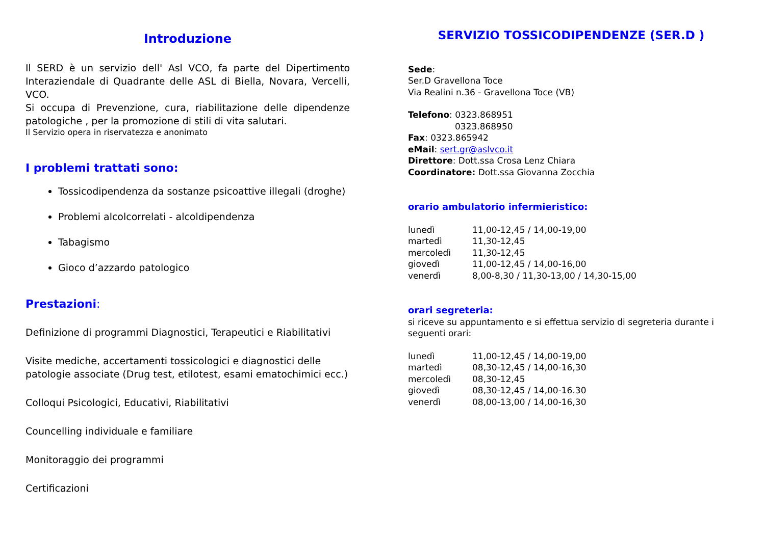Introduzione
Il SERD è un servizio dell' Asl VCO, fa parte del Dipertimento Interaziendale di Quadrante delle ASL di Biella, Novara, Vercelli, VCO.
Si occupa di Prevenzione, cura, riabilitazione delle dipendenze patologiche , per la promozione di stili di vita salutari.
Il Servizio opera in riservatezza e anonimato
I problemi trattati sono:
Tossicodipendenza da sostanze psicoattive illegali (droghe)
Problemi alcolcorrelati - alcoldipendenza
Tabagismo
Gioco d’azzardo patologico
Prestazioni:
Definizione di programmi Diagnostici, Terapeutici e Riabilitativi
Visite mediche, accertamenti tossicologici e diagnostici delle patologie associate (Drug test, etilotest, esami ematochimici ecc.)
Colloqui Psicologici, Educativi, Riabilitativi
Councelling individuale e familiare
Monitoraggio dei programmi
Certificazioni
SERVIZIO TOSSICODIPENDENZE (SER.D )
Sede:
Ser.D Gravellona Toce
Via Realini n.36 - Gravellona Toce (VB)
Telefono: 0323.868951
0323.868950
Fax: 0323.865942
eMail: sert.gr@aslvco.it
Direttore: Dott.ssa Crosa Lenz Chiara
Coordinatore: Dott.ssa Giovanna Zocchia
orario ambulatorio infermieristico:
| lunedì | 11,00-12,45 / 14,00-19,00 |
| martedì | 11,30-12,45 |
| mercoledì | 11,30-12,45 |
| giovedì | 11,00-12,45 / 14,00-16,00 |
| venerdì | 8,00-8,30 / 11,30-13,00 / 14,30-15,00 |
orari segreteria:
si riceve su appuntamento e si effettua servizio di segreteria durante i seguenti orari:
| lunedì | 11,00-12,45 / 14,00-19,00 |
| martedì | 08,30-12,45 / 14,00-16,30 |
| mercoledì | 08,30-12,45 |
| giovedì | 08,30-12,45 / 14,00-16.30 |
| venerdì | 08,00-13,00 / 14,00-16,30 |